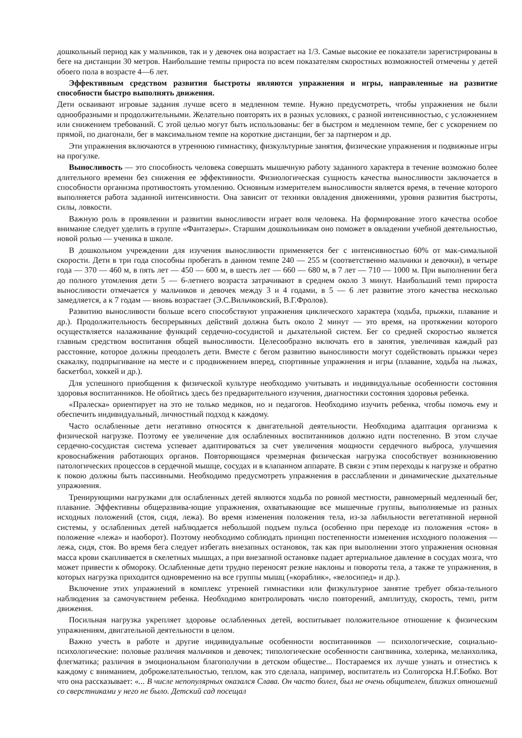дошкольный период как у мальчиков, так и у девочек она возрастает на 1/3. Самые высокие ее показатели зарегистрированы в беге на дистанции 30 метров. Наибольшие темпы прироста по всем показателям скоростных возможностей отмечены у детей обоего пола в возрасте 4—6 лет.
Эффективным средством развития быстроты являются упражнения и игры, направленные на развитие способности быстро выполнять движения.
Дети осваивают игровые задания лучше всего в медленном темпе. Нужно предусмотреть, чтобы упражнения не были однообразными и продолжительными. Желательно повторять их в разных условиях, с разной интенсивностью, с усложнением или снижением требований. С этой целью могут быть использованы: бег в быстром и медленном темпе, бег с ускорением по прямой, по диагонали, бег в максимальном темпе на короткие дистанции, бег за партнером и др.
Эти упражнения включаются в утреннюю гимнастику, физкультурные занятия, физические упражнения и подвижные игры на прогулке.
Выносливость — это способность человека совершать мышечную работу заданного характера в течение возможно более длительного времени без снижения ее эффективности. Физиологическая сущность качества выносливости заключается в способности организма противостоять утомлению. Основным измерителем выносливости является время, в течение которого выполняется работа заданной интенсивности. Она зависит от техники овладения движениями, уровня развития быстроты, силы, ловкости.
Важную роль в проявлении и развитии выносливости играет воля человека. На формирование этого качества особое внимание следует уделить в группе «Фантазеры». Старшим дошкольникам оно поможет в овладении учебной деятельностью, новой ролью — ученика в школе.
В дошкольном учреждении для изучения выносливости применяется бег с интенсивностью 60% от мак-симальной скорости. Дети в три года способны пробегать в данном темпе 240 — 255 м (соответственно мальчики и девочки), в четыре года — 370 — 460 м, в пять лет — 450 — 600 м, в шесть лет — 660 — 680 м, в 7 лет — 710 — 1000 м. При выполнении бега до полного утомления дети 5 — 6-летнего возраста затрачивают в среднем около 3 минут. Наибольший темп прироста выносливости отмечается у мальчиков и девочек между 3 и 4 годами, в 5 — 6 лет развитие этого качества несколько замедляется, а к 7 годам — вновь возрастает (Э.С.Вильчковский, В.Г.Фролов).
Развитию выносливости больше всего способствуют упражнения циклического характера (ходьба, прыжки, плавание и др.). Продолжительность беспрерывных действий должна быть около 2 минут — это время, на протяжении которого осуществляется налаживание функций сердечно-сосудистой и дыхательной систем. Бег со средней скоростью является главным средством воспитания общей выносливости. Целесообразно включать его в занятия, увеличивая каждый раз расстояние, которое должны преодолеть дети. Вместе с бегом развитию выносливости могут содействовать прыжки через скакалку, подпрыгивание на месте и с продвижением вперед, спортивные упражнения и игры (плавание, ходьба на лыжах, баскетбол, хоккей и др.).
Для успешного приобщения к физической культуре необходимо учитывать и индивидуальные особенности состояния здоровья воспитанников. Не обойтись здесь без предварительного изучения, диагностики состояния здоровья ребенка.
«Пралеска» ориентирует на это не только медиков, но и педагогов. Необходимо изучить ребенка, чтобы помочь ему и обеспечить индивидуальный, личностный подход к каждому.
Часто ослабленные дети негативно относятся к двигательной деятельности. Необходима адаптация организма к физической нагрузке. Поэтому ее увеличение для ослабленных воспитанников должно идти постепенно. В этом случае сердечно-сосудистая система успевает адаптироваться за счет увеличения мощности сердечного выброса, улучшения кровоснабжения работающих органов. Повторяющаяся чрезмерная физическая нагрузка способствует возникновению патологических процессов в сердечной мышце, сосудах и в клапанном аппарате. В связи с этим переходы к нагрузке и обратно к покою должны быть пассивными. Необходимо предусмотреть упражнения в расслаблении и динамические дыхательные упражнения.
Тренирующими нагрузками для ослабленных детей являются ходьба по ровной местности, равномерный медленный бег, плавание. Эффективны общеразвива-ющие упражнения, охватывающие все мышечные группы, выполняемые из разных исходных положений (стоя, сидя, лежа). Во время изменения положения тела, из-за лабильности вегетативной нервной системы, у ослабленных детей наблюдается небольшой подъем пульса (особенно при переходе из положения «стоя» в положение «лежа» и наоборот). Поэтому необходимо соблюдать принцип постепенности изменения исходного положения — лежа, сидя, стоя. Во время бега следует избегать внезапных остановок, так как при выполнении этого упражнения основная масса крови скапливается в скелетных мышцах, а при внезапной остановке падает артериальное давление в сосудах мозга, что может привести к обмороку. Ослабленные дети трудно переносят резкие наклоны и повороты тела, а также те упражнения, в которых нагрузка приходится одновременно на все группы мышц («кораблик», «велосипед» и др.).
Включение этих упражнений в комплекс утренней гимнастики или физкультурное занятие требует обяза-тельного наблюдения за самочувствием ребенка. Необходимо контролировать число повторений, амплитуду, скорость, темп, ритм движения.
Посильная нагрузка укрепляет здоровье ослабленных детей, воспитывает положительное отношение к физическим упражнениям, двигательной деятельности в целом.
Важно учесть в работе и другие индивидуальные особенности воспитанников — психологические, социально-психологические: половые различия мальчиков и девочек; типологические особенности сангвиника, холерика, меланхолика, флегматика; различия в эмоциональном благополучии в детском обществе... Постараемся их лучше узнать и отнестись к каждому с вниманием, доброжелательностью, теплом, как это сделала, например, воспитатель из Солигорска Н.Г.Бобко. Вот что она рассказывает: «... В числе непопулярных оказался Слава. Он часто болел, был не очень общителен, близких отношений со сверстниками у него не было. Детский сад посещал